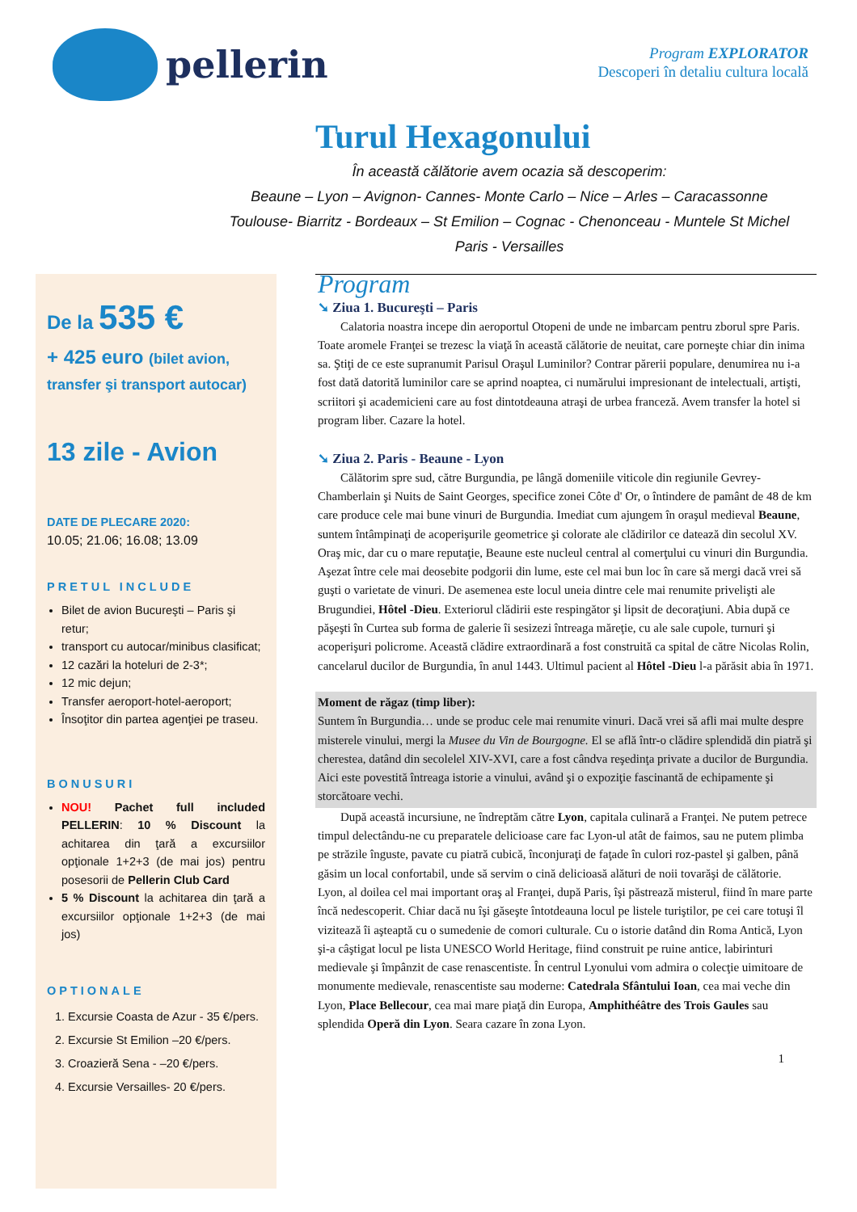pellerin
Program EXPLORATOR
Descoperi în detaliu cultura locală
Turul Hexagonului
În această călătorie avem ocazia să descoperim:
Beaune – Lyon – Avignon- Cannes- Monte Carlo – Nice – Arles – Caracassonne
Toulouse- Biarritz - Bordeaux – St Emilion – Cognac - Chenonceau - Muntele St Michel
Paris - Versailles
De la 535 €
+ 425 euro (bilet avion, transfer şi transport autocar)
13 zile - Avion
DATE DE PLECARE 2020:
10.05; 21.06; 16.08; 13.09
PRETUL INCLUDE
Bilet de avion Bucureşti – Paris şi retur;
transport cu autocar/minibus clasificat;
12 cazări la hoteluri de 2-3*;
12 mic dejun;
Transfer aeroport-hotel-aeroport;
Însoţitor din partea agenţiei pe traseu.
BONUSURI
NOU! Pachet full included PELLERIN: 10 % Discount la achitarea din ţară a excursiilor opţionale 1+2+3 (de mai jos) pentru posesorii de Pellerin Club Card
5 % Discount la achitarea din ţară a excursiilor opţionale 1+2+3 (de mai jos)
OPTIONALE
1. Excursie Coasta de Azur - 35 €/pers.
2. Excursie St Emilion –20 €/pers.
3. Croazieră Sena - –20 €/pers.
4. Excursie Versailles- 20 €/pers.
Program
➘ Ziua 1. Bucureşti – Paris
Calatoria noastra incepe din aeroportul Otopeni de unde ne imbarcam pentru zborul spre Paris. Toate aromele Franţei se trezesc la viaţă în această călătorie de neuitat, care porneşte chiar din inima sa. Ştiţi de ce este supranumit Parisul Oraşul Luminilor? Contrar părerii populare, denumirea nu i-a fost dată datorită luminilor care se aprind noaptea, ci numărului impresionant de intelectuali, artişti, scriitori şi academicieni care au fost dintotdeauna atraşi de urbea franceză. Avem transfer la hotel si program liber. Cazare la hotel.
➘ Ziua 2. Paris - Beaune - Lyon
Călătorim spre sud, către Burgundia, pe lângă domeniile viticole din regiunile Gevrey-Chamberlain şi Nuits de Saint Georges, specifice zonei Côte d' Or, o întindere de pamânt de 48 de km care produce cele mai bune vinuri de Burgundia. Imediat cum ajungem în oraşul medieval Beaune, suntem întâmpinaţi de acoperişurile geometrice şi colorate ale clădirilor ce datează din secolul XV. Oraş mic, dar cu o mare reputaţie, Beaune este nucleul central al comerţului cu vinuri din Burgundia. Aşezat între cele mai deosebite podgorii din lume, este cel mai bun loc în care să mergi dacă vrei să guşti o varietate de vinuri. De asemenea este locul uneia dintre cele mai renumite privelişti ale Brugundiei, Hôtel -Dieu. Exteriorul clădirii este respingător şi lipsit de decoraţiuni. Abia după ce păşeşti în Curtea sub forma de galerie îi sesizezi întreaga măreţie, cu ale sale cupole, turnuri şi acoperişuri policrome. Această clădire extraordinară a fost construită ca spital de către Nicolas Rolin, cancelarul ducilor de Burgundia, în anul 1443. Ultimul pacient al Hôtel -Dieu l-a părăsit abia în 1971.
Moment de răgaz (timp liber):
Suntem în Burgundia… unde se produc cele mai renumite vinuri. Dacă vrei să afli mai multe despre misterele vinului, mergi la Musee du Vin de Bourgogne. El se află într-o clădire splendidă din piatră şi cherestea, datând din secolelel XIV-XVI, care a fost cândva reşedinţa private a ducilor de Burgundia. Aici este povestită întreaga istorie a vinului, având şi o expoziţie fascinantă de echipamente şi storcătoare vechi.
După această incursiune, ne îndreptăm către Lyon, capitala culinară a Franţei. Ne putem petrece timpul delectându-ne cu preparatele delicioase care fac Lyon-ul atât de faimos, sau ne putem plimba pe străzile înguste, pavate cu piatră cubică, înconjuraţi de faţade în culori roz-pastel şi galben, până găsim un local confortabil, unde să servim o cină delicioasă alături de noii tovarăşi de călătorie.
Lyon, al doilea cel mai important oraş al Franţei, după Paris, îşi păstrează misterul, fiind în mare parte încă nedescoperit. Chiar dacă nu îşi găseşte întotdeauna locul pe listele turiştilor, pe cei care totuşi îl vizitează îi aşteaptă cu o sumedenie de comori culturale. Cu o istorie datând din Roma Antică, Lyon şi-a câştigat locul pe lista UNESCO World Heritage, fiind construit pe ruine antice, labirinturi medievale şi împânzit de case renascentiste. În centrul Lyonului vom admira o colecţie uimitoare de monumente medievale, renascentiste sau moderne: Catedrala Sfântului Ioan, cea mai veche din Lyon, Place Bellecour, cea mai mare piaţă din Europa, Amphithéâtre des Trois Gaules sau splendida Operă din Lyon. Seara cazare în zona Lyon.
1